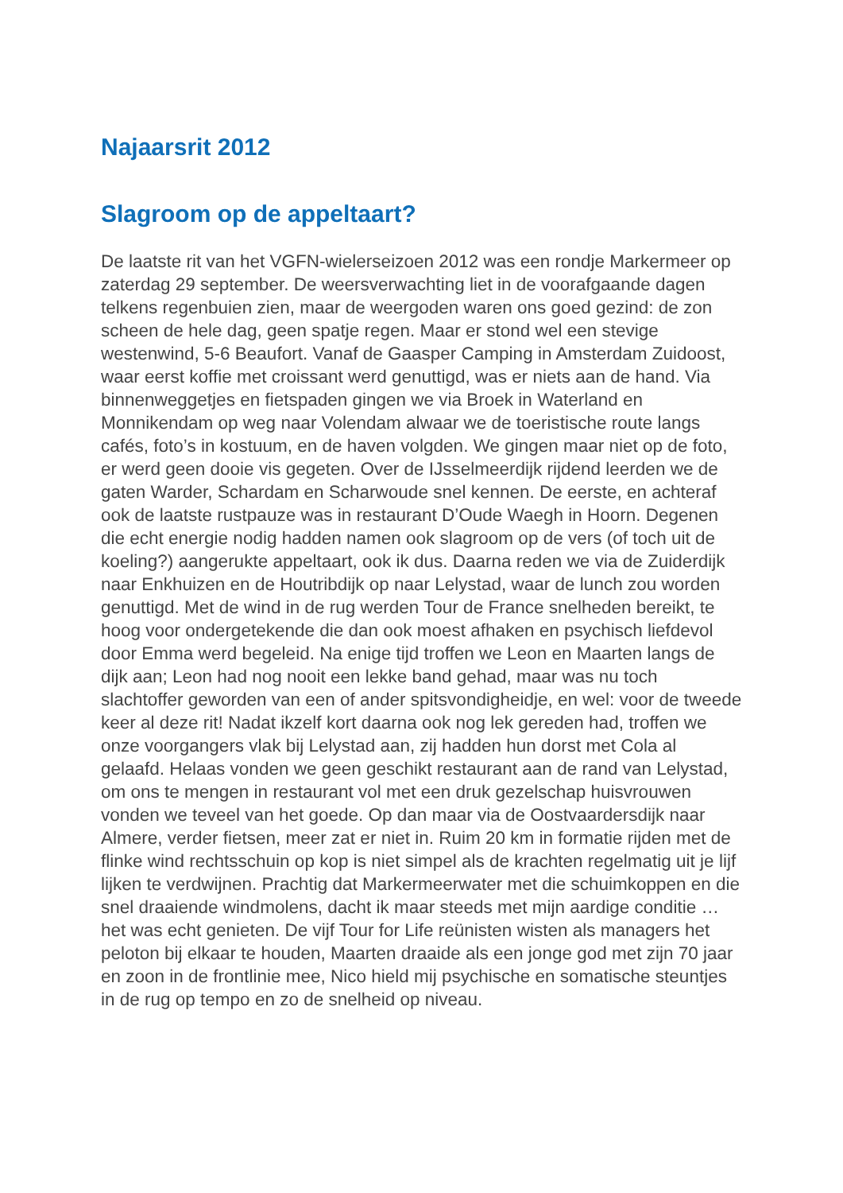Najaarsrit 2012
Slagroom op de appeltaart?
De laatste rit van het VGFN-wielerseizoen 2012 was een rondje Markermeer op zaterdag 29 september. De weersverwachting liet in de voorafgaande dagen telkens regenbuien zien, maar de weergoden waren ons goed gezind: de zon scheen de hele dag, geen spatje regen. Maar er stond wel een stevige westenwind, 5-6 Beaufort. Vanaf de Gaasper Camping in Amsterdam Zuidoost, waar eerst koffie met croissant werd genuttigd, was er niets aan de hand. Via binnenweggetjes en fietspaden gingen we via Broek in Waterland en Monnikendam op weg naar Volendam alwaar we de toeristische route langs cafés, foto’s in kostuum, en de haven volgden. We gingen maar niet op de foto, er werd geen dooie vis gegeten. Over de IJsselmeerdijk rijdend leerden we de gaten Warder, Schardam en Scharwoude snel kennen. De eerste, en achteraf ook de laatste rustpauze was in restaurant D’Oude Waegh in Hoorn. Degenen die echt energie nodig hadden namen ook slagroom op de vers (of toch uit de koeling?) aangerukte appeltaart, ook ik dus. Daarna reden we via de Zuiderdijk naar Enkhuizen en de Houtribdijk op naar Lelystad, waar de lunch zou worden genuttigd. Met de wind in de rug werden Tour de France snelheden bereikt, te hoog voor ondergetekende die dan ook moest afhaken en psychisch liefdevol door Emma werd begeleid. Na enige tijd troffen we Leon en Maarten langs de dijk aan; Leon had nog nooit een lekke band gehad, maar was nu toch slachtoffer geworden van een of ander spitsvondigheidje, en wel: voor de tweede keer al deze rit! Nadat ikzelf kort daarna ook nog lek gereden had, troffen we onze voorgangers vlak bij Lelystad aan, zij hadden hun dorst met Cola al gelaafd. Helaas vonden we geen geschikt restaurant aan de rand van Lelystad, om ons te mengen in restaurant vol met een druk gezelschap huisvrouwen vonden we teveel van het goede. Op dan maar via de Oostvaardersdijk naar Almere, verder fietsen, meer zat er niet in. Ruim 20 km in formatie rijden met de flinke wind rechtsschuin op kop is niet simpel als de krachten regelmatig uit je lijf lijken te verdwijnen. Prachtig dat Markermeerwater met die schuimkoppen en die snel draaiende windmolens, dacht ik maar steeds met mijn aardige conditie … het was echt genieten. De vijf Tour for Life reünisten wisten als managers het peloton bij elkaar te houden, Maarten draaide als een jonge god met zijn 70 jaar en zoon in de frontlinie mee, Nico hield mij psychische en somatische steuntjes in de rug op tempo en zo de snelheid op niveau.